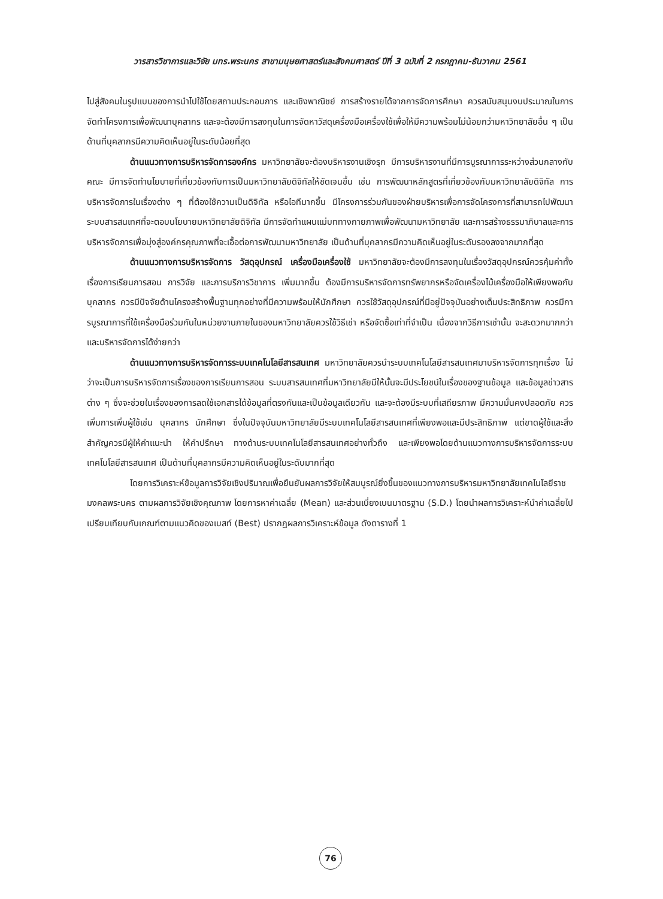วารสารวิชาการและวิจัย มทร.พระนคร สาขามนุษยศาสตร์และสังคมศาสตร์ ปีที่ 3 ฉบับที่ 2 กรกฎาคม-ธันวาคม 2561
ไปสู่สังคมในรูปแบบของการนำไปใช้โดยสถานประกอบการ และเชิงพาณิชย์ การสร้างรายได้จากการจัดการศึกษา ควรสนับสนุนงบประมาณในการจัดทำโครงการเพื่อพัฒนาบุคลากร และจะต้องมีการลงทุนในการจัดหาวัสดุเครื่องมือเครื่องใช้เพื่อให้มีความพร้อมไม่น้อยกว่ามหาวิทยาลัยอื่น ๆ เป็นด้านที่บุคลากรมีความคิดเห็นอยู่ในระดับน้อยที่สุด
ด้านแนวทางการบริหารจัดการองค์กร มหาวิทยาลัยจะต้องบริหารงานเชิงรุก มีการบริหารงานที่มีการบูรณาการระหว่างส่วนกลางกับคณะ มีการจัดทำนโยบายที่เกี่ยวข้องกับการเป็นมหาวิทยาลัยดิจิทัลให้ชัดเจนขึ้น เช่น การพัฒนาหลักสูตรที่เกี่ยวข้องกับมหาวิทยาลัยดิจิทัล การบริหารจัดการในเรื่องต่าง ๆ ที่ต้องใช้ความเป็นดิจิทัล หรือไอทีมากขึ้น มีโครงการร่วมกันของฝ่ายบริหารเพื่อการจัดโครงการที่สามารถไปพัฒนาระบบสารสนเทศที่จะตอบนโยบายมหาวิทยาลัยดิจิทัล มีการจัดทำแผนแม่บททางกายภาพเพื่อพัฒนามหาวิทยาลัย และการสร้างธรรมาภิบาลและการบริหารจัดการเพื่อมุ่งสู่องค์กรคุณภาพที่จะเอื้อต่อการพัฒนามหาวิทยาลัย เป็นด้านที่บุคลากรมีความคิดเห็นอยู่ในระดับรองลงจากมากที่สุด
ด้านแนวทางการบริหารจัดการ วัสดุอุปกรณ์ เครื่องมือเครื่องใช้ มหาวิทยาลัยจะต้องมีการลงทุนในเรื่องวัสดุอุปกรณ์ควรคุ้มค่าทั้งเรื่องการเรียนการสอน การวิจัย และการบริการวิชาการ เพิ่มมากขึ้น ต้องมีการบริหารจัดการทรัพยากรหรือจัดเครื่องไม้เครื่องมือให้เพียงพอกับบุคลากร ควรมีปัจจัยด้านโครงสร้างพื้นฐานทุกอย่างที่มีความพร้อมให้นักศึกษา ควรใช้วัสดุอุปกรณ์ที่มีอยู่ปัจจุบันอย่างเต็มประสิทธิภาพ ควรมีการบูรณาการที่ใช้เครื่องมือร่วมกันในหน่วยงานภายในของมหาวิทยาลัยควรใช้วิธีเช่า หรือจัดซื้อเท่าที่จำเป็น เนื่องจากวิธีการเช่านั้น จะสะดวกมากกว่า และบริหารจัดการได้ง่ายกว่า
ด้านแนวทางการบริหารจัดการระบบเทคโนโลยีสารสนเทศ มหาวิทยาลัยควรนำระบบเทคโนโลยีสารสนเทศมาบริหารจัดการทุกเรื่อง ไม่ว่าจะเป็นการบริหารจัดการเรื่องของการเรียนการสอน ระบบสารสนเทศที่มหาวิทยาลัยมีให้นั้นจะมีประโยชน์ในเรื่องของฐานข้อมูล และข้อมูลข่าวสารต่าง ๆ ซึ่งจะช่วยในเรื่องของการลดใช้เอกสารได้ข้อมูลที่ตรงกันและเป็นข้อมูลเดียวกัน และจะต้องมีระบบที่เสถียรภาพ มีความมั่นคงปลอดภัย ควรเพิ่มการเพิ่มผู้ใช้เช่น บุคลากร นักศึกษา ซึ่งในปัจจุบันมหาวิทยาลัยมีระบบเทคโนโลยีสารสนเทศที่เพียงพอและมีประสิทธิภาพ แต่ขาดผู้ใช้และสิ่งสำคัญควรมีผู้ให้คำแนะนำ ให้คำปรึกษา ทางด้านระบบเทคโนโลยีสารสนเทศอย่างทั่วถึง และเพียงพอโดยด้านแนวทางการบริหารจัดการระบบเทคโนโลยีสารสนเทศ เป็นด้านที่บุคลากรมีความคิดเห็นอยู่ในระดับมากที่สุด
โดยการวิเคราะห์ข้อมูลการวิจัยเชิงปริมาณเพื่อยืนยันผลการวิจัยให้สมบูรณ์ยิ่งขึ้นของแนวทางการบริหารมหาวิทยาลัยเทคโนโลยีราชมงคลพระนคร ตามผลการวิจัยเชิงคุณภาพ โดยการหาค่าเฉลี่ย (Mean) และส่วนเบี่ยงเบนมาตรฐาน (S.D.) โดยนำผลการวิเคราะห์นำค่าเฉลี่ยไปเปรียบเทียบกับเกณฑ์ตามแนวคิดของเบสท์ (Best) ปรากฏผลการวิเคราะห์ข้อมูล ดังตารางที่ 1
76